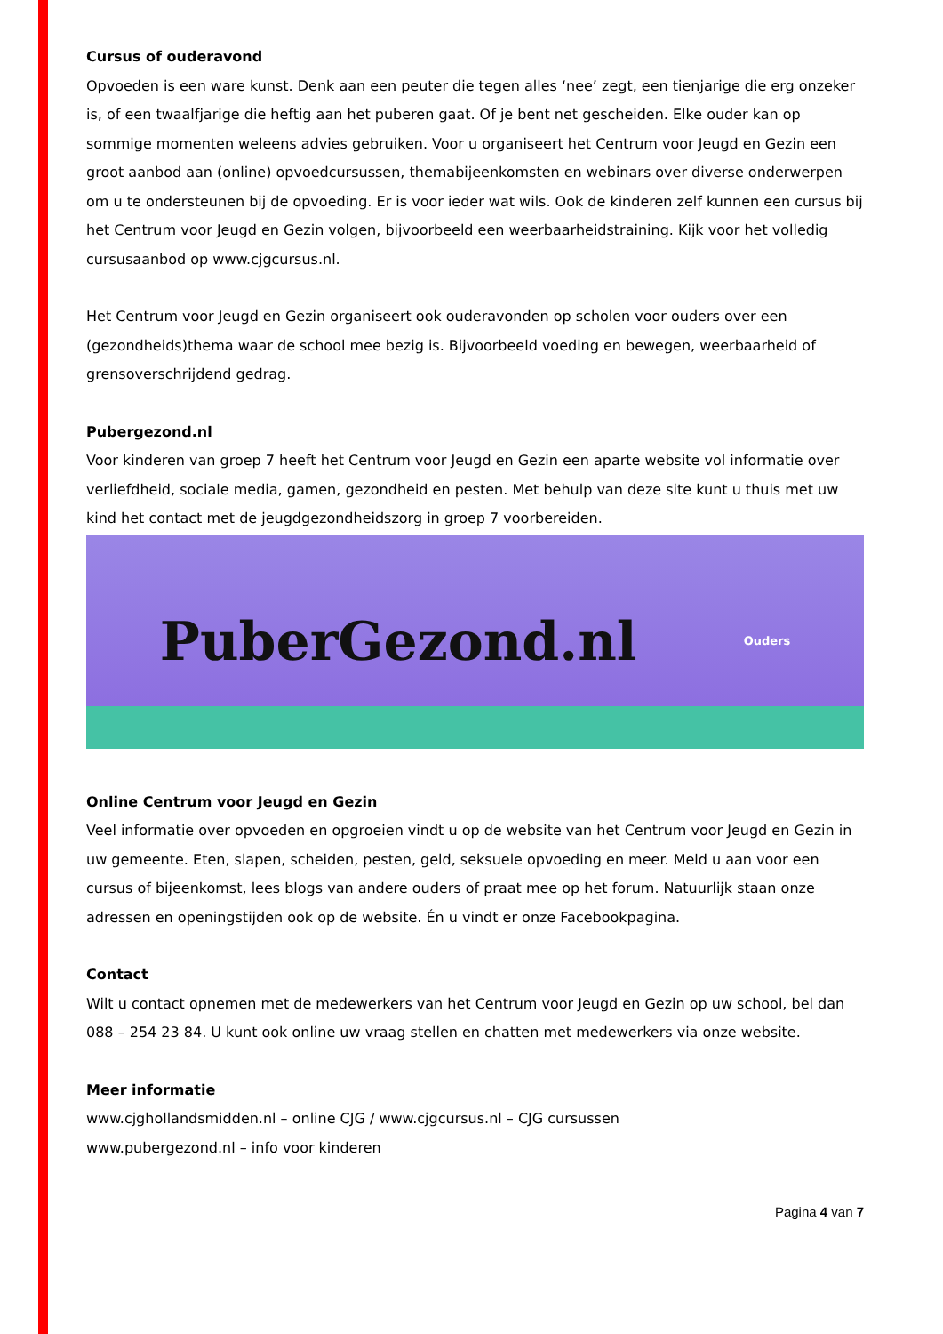Cursus of ouderavond
Opvoeden is een ware kunst. Denk aan een peuter die tegen alles ‘nee’ zegt, een tienjarige die erg onzeker is, of een twaalfjarige die heftig aan het puberen gaat. Of je bent net gescheiden. Elke ouder kan op sommige momenten weleens advies gebruiken. Voor u organiseert het Centrum voor Jeugd en Gezin een groot aanbod aan (online) opvoedcursussen, themabijeenkomsten en webinars over diverse onderwerpen om u te ondersteunen bij de opvoeding. Er is voor ieder wat wils. Ook de kinderen zelf kunnen een cursus bij het Centrum voor Jeugd en Gezin volgen, bijvoorbeeld een weerbaarheidstraining. Kijk voor het volledig cursusaanbod op www.cjgcursus.nl.
Het Centrum voor Jeugd en Gezin organiseert ook ouderavonden op scholen voor ouders over een (gezondheids)thema waar de school mee bezig is. Bijvoorbeeld voeding en bewegen, weerbaarheid of grensoverschrijdend gedrag.
Pubergezond.nl
Voor kinderen van groep 7 heeft het Centrum voor Jeugd en Gezin een aparte website vol informatie over verliefdheid, sociale media, gamen, gezondheid en pesten. Met behulp van deze site kunt u thuis met uw kind het contact met de jeugdgezondheidszorg in groep 7 voorbereiden.
PuberGezond.nl Ouders
Online Centrum voor Jeugd en Gezin
Veel informatie over opvoeden en opgroeien vindt u op de website van het Centrum voor Jeugd en Gezin in uw gemeente. Eten, slapen, scheiden, pesten, geld, seksuele opvoeding en meer. Meld u aan voor een cursus of bijeenkomst, lees blogs van andere ouders of praat mee op het forum. Natuurlijk staan onze adressen en openingstijden ook op de website. Én u vindt er onze Facebookpagina.
Contact
Wilt u contact opnemen met de medewerkers van het Centrum voor Jeugd en Gezin op uw school, bel dan 088 – 254 23 84. U kunt ook online uw vraag stellen en chatten met medewerkers via onze website.
Meer informatie
www.cjghollandsmidden.nl – online CJG / www.cjgcursus.nl – CJG cursussen
www.pubergezond.nl – info voor kinderen
Pagina 4 van 7